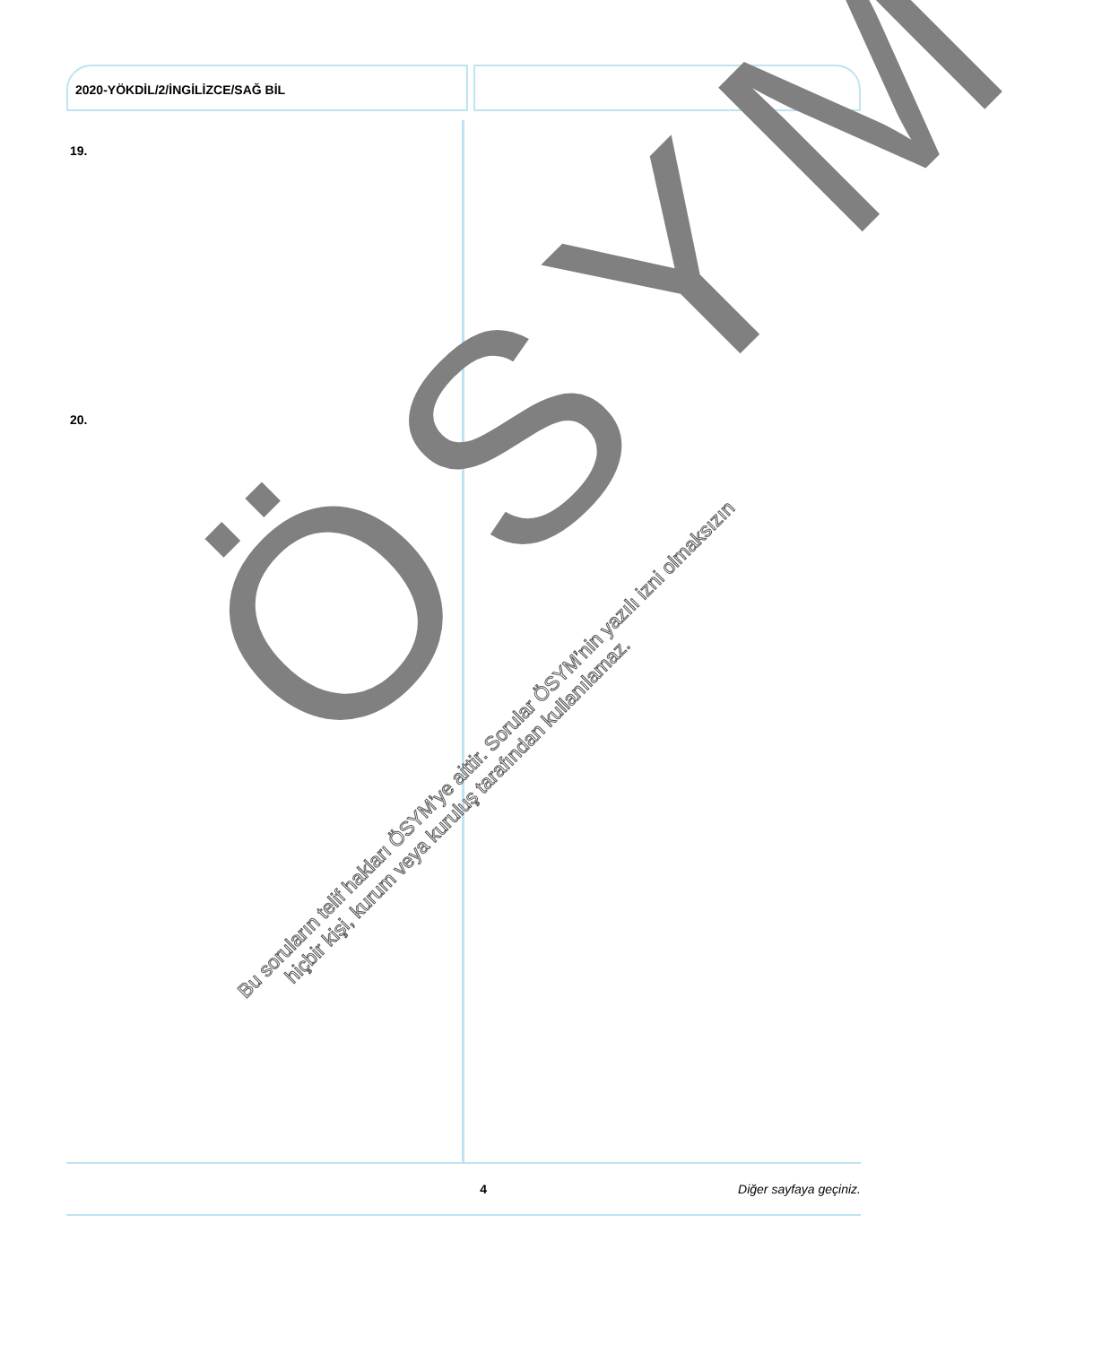2020-YÖKDİL/2/İNGİLİZCE/SAĞ BİL
19.
20.
ÖSYM
Bu soruların telif hakları ÖSYM’ye aittir. Sorular ÖSYM’nin yazılı izni olmaksızın
hiçbir kişi, kurum veya kuruluş tarafından kullanılamaz.
4 Diğer sayfaya geçiniz.